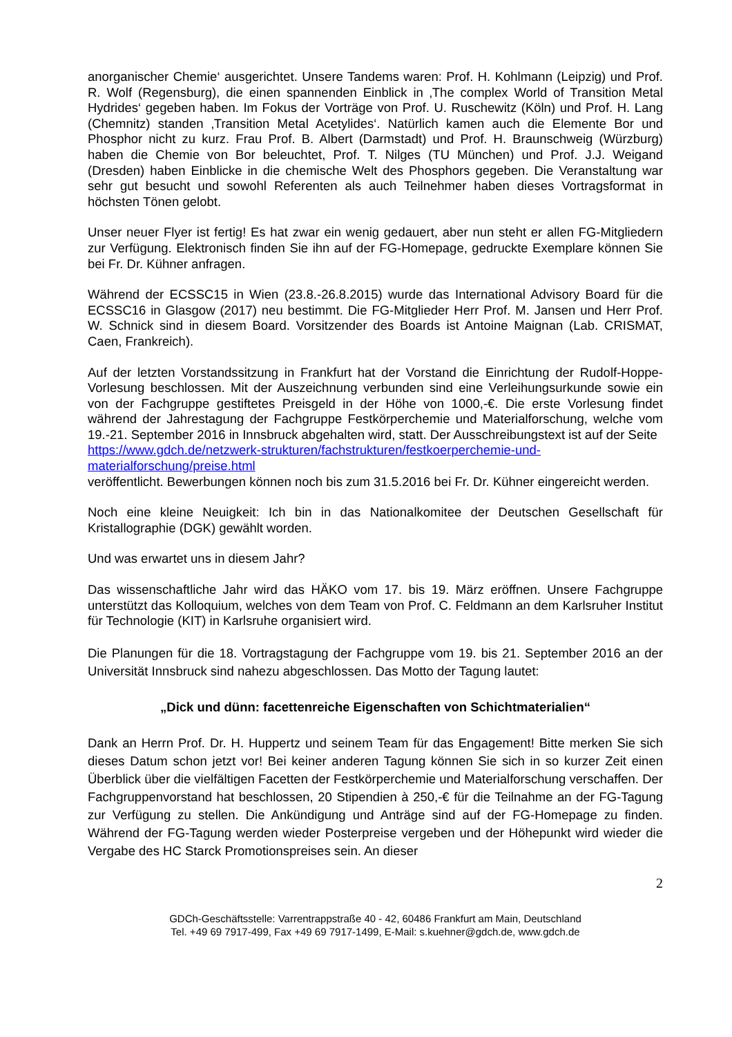anorganischer Chemie‘ ausgerichtet. Unsere Tandems waren: Prof. H. Kohlmann (Leipzig) und Prof. R. Wolf (Regensburg), die einen spannenden Einblick in ‚The complex World of Transition Metal Hydrides‘ gegeben haben. Im Fokus der Vorträge von Prof. U. Ruschewitz (Köln) und Prof. H. Lang (Chemnitz) standen ‚Transition Metal Acetylides‘. Natürlich kamen auch die Elemente Bor und Phosphor nicht zu kurz. Frau Prof. B. Albert (Darmstadt) und Prof. H. Braunschweig (Würzburg) haben die Chemie von Bor beleuchtet, Prof. T. Nilges (TU München) und Prof. J.J. Weigand (Dresden) haben Einblicke in die chemische Welt des Phosphors gegeben. Die Veranstaltung war sehr gut besucht und sowohl Referenten als auch Teilnehmer haben dieses Vortragsformat in höchsten Tönen gelobt.
Unser neuer Flyer ist fertig! Es hat zwar ein wenig gedauert, aber nun steht er allen FG-Mitgliedern zur Verfügung. Elektronisch finden Sie ihn auf der FG-Homepage, gedruckte Exemplare können Sie bei Fr. Dr. Kühner anfragen.
Während der ECSSC15 in Wien (23.8.-26.8.2015) wurde das International Advisory Board für die ECSSC16 in Glasgow (2017) neu bestimmt. Die FG-Mitglieder Herr Prof. M. Jansen und Herr Prof. W. Schnick sind in diesem Board. Vorsitzender des Boards ist Antoine Maignan (Lab. CRISMAT, Caen, Frankreich).
Auf der letzten Vorstandssitzung in Frankfurt hat der Vorstand die Einrichtung der Rudolf-Hoppe-Vorlesung beschlossen. Mit der Auszeichnung verbunden sind eine Verleihungsurkunde sowie ein von der Fachgruppe gestiftetes Preisgeld in der Höhe von 1000,-€. Die erste Vorlesung findet während der Jahrestagung der Fachgruppe Festkörperchemie und Materialforschung, welche vom 19.-21. September 2016 in Innsbruck abgehalten wird, statt. Der Ausschreibungstext ist auf der Seite
https://www.gdch.de/netzwerk-strukturen/fachstrukturen/festkoerperchemie-und-materialforschung/preise.html
veröffentlicht. Bewerbungen können noch bis zum 31.5.2016 bei Fr. Dr. Kühner eingereicht werden.
Noch eine kleine Neuigkeit: Ich bin in das Nationalkomitee der Deutschen Gesellschaft für Kristallographie (DGK) gewählt worden.
Und was erwartet uns in diesem Jahr?
Das wissenschaftliche Jahr wird das HÄKO vom 17. bis 19. März eröffnen. Unsere Fachgruppe unterstützt das Kolloquium, welches von dem Team von Prof. C. Feldmann an dem Karlsruher Institut für Technologie (KIT) in Karlsruhe organisiert wird.
Die Planungen für die 18. Vortragstagung der Fachgruppe vom 19. bis 21. September 2016 an der Universität Innsbruck sind nahezu abgeschlossen. Das Motto der Tagung lautet:
„Dick und dünn: facettenreiche Eigenschaften von Schichtmaterialien“
Dank an Herrn Prof. Dr. H. Huppertz und seinem Team für das Engagement! Bitte merken Sie sich dieses Datum schon jetzt vor! Bei keiner anderen Tagung können Sie sich in so kurzer Zeit einen Überblick über die vielfältigen Facetten der Festkörperchemie und Materialforschung verschaffen. Der Fachgruppenvorstand hat beschlossen, 20 Stipendien à 250,-€ für die Teilnahme an der FG-Tagung zur Verfügung zu stellen. Die Ankündigung und Anträge sind auf der FG-Homepage zu finden. Während der FG-Tagung werden wieder Posterpreise vergeben und der Höhepunkt wird wieder die Vergabe des HC Starck Promotionspreises sein. An dieser
2
GDCh-Geschäftsstelle: Varrentrappstraße 40 - 42, 60486 Frankfurt am Main, Deutschland
Tel. +49 69 7917-499, Fax +49 69 7917-1499, E-Mail: s.kuehner@gdch.de, www.gdch.de